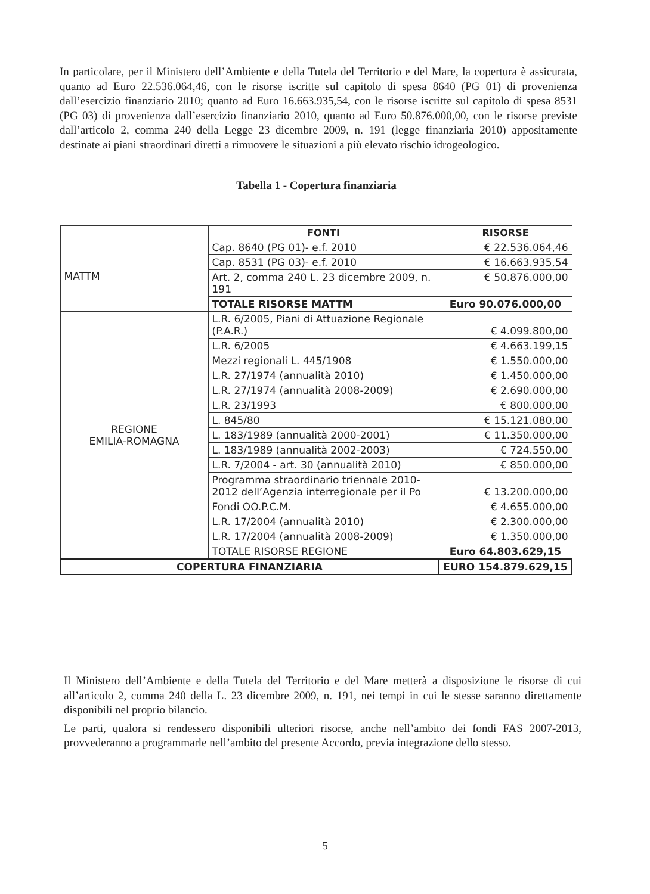In particolare, per il Ministero dell’Ambiente e della Tutela del Territorio e del Mare, la copertura è assicurata, quanto ad Euro 22.536.064,46, con le risorse iscritte sul capitolo di spesa 8640 (PG 01) di provenienza dall’esercizio finanziario 2010; quanto ad Euro 16.663.935,54, con le risorse iscritte sul capitolo di spesa 8531 (PG 03) di provenienza dall’esercizio finanziario 2010, quanto ad Euro 50.876.000,00, con le risorse previste dall’articolo 2, comma 240 della Legge 23 dicembre 2009, n. 191 (legge finanziaria 2010) appositamente destinate ai piani straordinari diretti a rimuovere le situazioni a più elevato rischio idrogeologico.
Tabella 1 - Copertura finanziaria
| | FONTI | RISORSE |
| --- | --- | --- |
| MATTM | Cap. 8640 (PG 01)- e.f. 2010 | € 22.536.064,46 |
| | Cap. 8531 (PG 03)- e.f. 2010 | € 16.663.935,54 |
| | Art. 2, comma 240 L. 23 dicembre 2009, n. 191 | € 50.876.000,00 |
| | TOTALE RISORSE MATTM | Euro 90.076.000,00 |
| REGIONE EMILIA-ROMAGNA | L.R. 6/2005, Piani di Attuazione Regionale (P.A.R.) | € 4.099.800,00 |
| | L.R. 6/2005 | € 4.663.199,15 |
| | Mezzi regionali L. 445/1908 | € 1.550.000,00 |
| | L.R. 27/1974 (annualità 2010) | € 1.450.000,00 |
| | L.R. 27/1974 (annualità 2008-2009) | € 2.690.000,00 |
| | L.R. 23/1993 | € 800.000,00 |
| | L. 845/80 | € 15.121.080,00 |
| | L. 183/1989 (annualità 2000-2001) | € 11.350.000,00 |
| | L. 183/1989 (annualità 2002-2003) | € 724.550,00 |
| | L.R. 7/2004 - art. 30 (annualità 2010) | € 850.000,00 |
| | Programma straordinario triennale 2010-2012 dell’Agenzia interregionale per il Po | € 13.200.000,00 |
| | Fondi OO.P.C.M. | € 4.655.000,00 |
| | L.R. 17/2004 (annualità 2010) | € 2.300.000,00 |
| | L.R. 17/2004 (annualità 2008-2009) | € 1.350.000,00 |
| | TOTALE RISORSE REGIONE | Euro 64.803.629,15 |
| COPERTURA FINANZIARIA | | EURO 154.879.629,15 |
Il Ministero dell’Ambiente e della Tutela del Territorio e del Mare metterà a disposizione le risorse di cui all’articolo 2, comma 240 della L. 23 dicembre 2009, n. 191, nei tempi in cui le stesse saranno direttamente disponibili nel proprio bilancio.
Le parti, qualora si rendessero disponibili ulteriori risorse, anche nell’ambito dei fondi FAS 2007-2013, provvederanno a programmarle nell’ambito del presente Accordo, previa integrazione dello stesso.
5